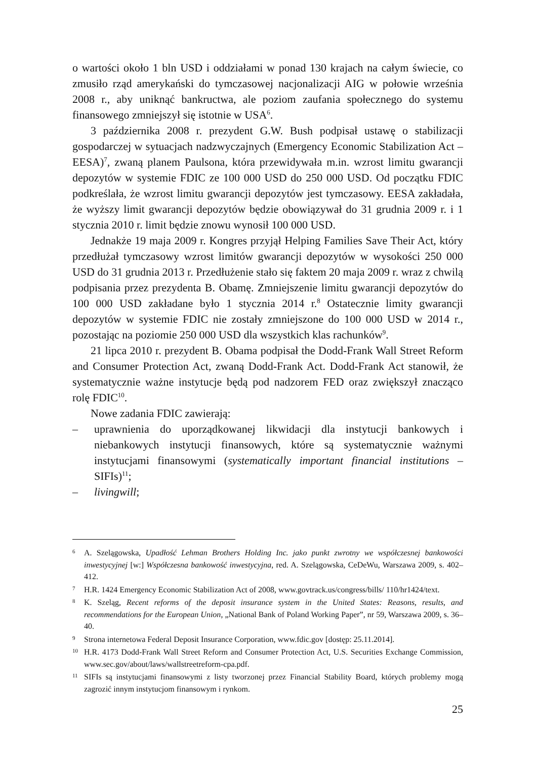o wartości około 1 bln USD i oddziałami w ponad 130 krajach na całym świecie, co zmusiło rząd amerykański do tymczasowej nacjonalizacji AIG w połowie września 2008 r., aby uniknąć bankructwa, ale poziom zaufania społecznego do systemu finansowego zmniejszył się istotnie w USA<sup>6</sup>.
3 października 2008 r. prezydent G.W. Bush podpisał ustawę o stabilizacji gospodarczej w sytuacjach nadzwyczajnych (Emergency Economic Stabilization Act – EESA)<sup>7</sup>, zwaną planem Paulsona, która przewidywała m.in. wzrost limitu gwarancji depozytów w systemie FDIC ze 100 000 USD do 250 000 USD. Od początku FDIC podkreślała, że wzrost limitu gwarancji depozytów jest tymczasowy. EESA zakładała, że wyższy limit gwarancji depozytów będzie obowiązywał do 31 grudnia 2009 r. i 1 stycznia 2010 r. limit będzie znowu wynosił 100 000 USD.
Jednakże 19 maja 2009 r. Kongres przyjął Helping Families Save Their Act, który przedłużał tymczasowy wzrost limitów gwarancji depozytów w wysokości 250 000 USD do 31 grudnia 2013 r. Przedłużenie stało się faktem 20 maja 2009 r. wraz z chwilą podpisania przez prezydenta B. Obamę. Zmniejszenie limitu gwarancji depozytów do 100 000 USD zakładane było 1 stycznia 2014 r.<sup>8</sup> Ostatecznie limity gwarancji depozytów w systemie FDIC nie zostały zmniejszone do 100 000 USD w 2014 r., pozostając na poziomie 250 000 USD dla wszystkich klas rachunków<sup>9</sup>.
21 lipca 2010 r. prezydent B. Obama podpisał the Dodd-Frank Wall Street Reform and Consumer Protection Act, zwaną Dodd-Frank Act. Dodd-Frank Act stanowił, że systematycznie ważne instytucje będą pod nadzorem FED oraz zwiększył znacząco rolę FDIC<sup>10</sup>.
Nowe zadania FDIC zawierają:
– uprawnienia do uporządkowanej likwidacji dla instytucji bankowych i niebankowych instytucji finansowych, które są systematycznie ważnymi instytucjami finansowymi (systematically important financial institutions – SIFIs)<sup>11</sup>;
– livingwill;
6 A. Szelągowska, Upadłość Lehman Brothers Holding Inc. jako punkt zwrotny we współczesnej bankowości inwestycyjnej [w:] Współczesna bankowość inwestycyjna, red. A. Szelągowska, CeDeWu, Warszawa 2009, s. 402–412.
7 H.R. 1424 Emergency Economic Stabilization Act of 2008, www.govtrack.us/congress/bills/ 110/hr1424/text.
8 K. Szeląg, Recent reforms of the deposit insurance system in the United States: Reasons, results, and recommendations for the European Union, „National Bank of Poland Working Paper”, nr 59, Warszawa 2009, s. 36–40.
9 Strona internetowa Federal Deposit Insurance Corporation, www.fdic.gov [dostęp: 25.11.2014].
10 H.R. 4173 Dodd-Frank Wall Street Reform and Consumer Protection Act, U.S. Securities Exchange Commission, www.sec.gov/about/laws/wallstreetreform-cpa.pdf.
11 SIFIs są instytucjami finansowymi z listy tworzonej przez Financial Stability Board, których problemy mogą zagrozić innym instytucjom finansowym i rynkom.
25